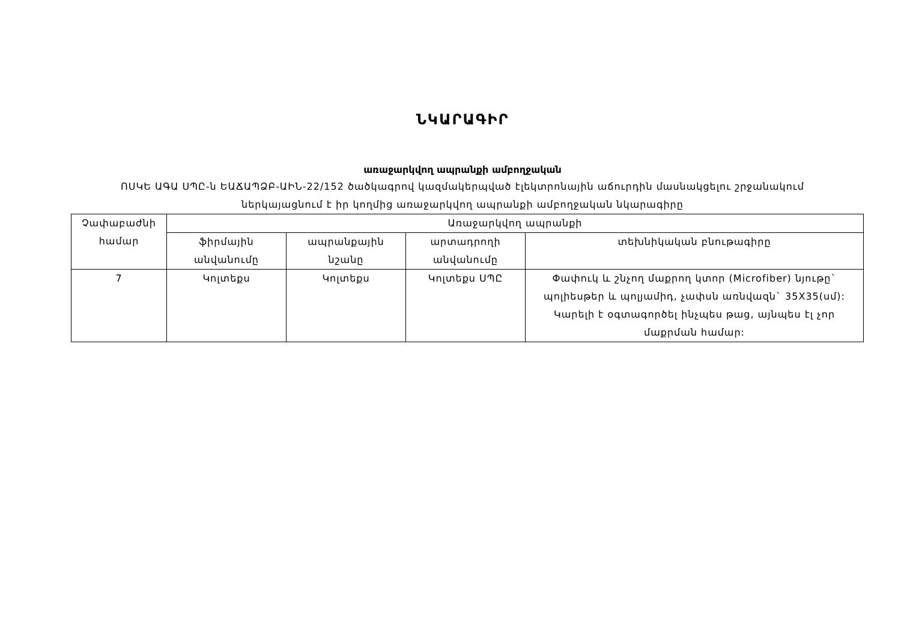ՆԿԱՐԱԳԻՐ
առաջարկվող ապրանքի ամբողջական
ՈՍԿԵ ԱԳԱ ՍՊԸ-ն ԵԱՃԱՊՁԲ-ԱԻՆ-22/152 ծածկագրով կազմակերպված էլեկտրոնային աճուրդին մասնակցելու շրջանակում ներկայացնում է իր կողմից առաջարկվող ապրանքի ամբողջական նկարագիրը
| Չափաբաժնի համար | Առաջարկվող ապրանքի | | | |
| --- | --- | --- | --- | --- |
| | ֆիրմային անվանումը | ապրանքային նշանը | արտադրողի անվանումը | տեխնիկական բնութագիրը |
| 7 | Կոլտեքս | Կոլտեքս | Կոլտեքս ՍՊԸ | Փափուկ և շնչող մաքրող կտոր (Microfiber) նյութը` պոլիեսթեր և պոլյամիդ, չափսն առնվազն` 35X35(սմ): Կարելի է օգտագործել ինչպես թաց, այնպես էլ չոր մաքրման համար: |